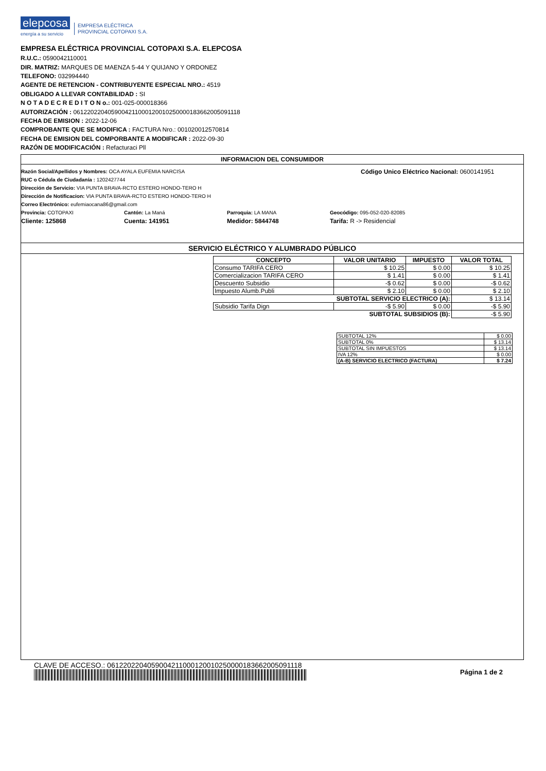elepcosa
energía a su servicio
EMPRESA ELÉCTRICA
PROVINCIAL COTOPAXI S.A.
EMPRESA ELÉCTRICA PROVINCIAL COTOPAXI S.A. ELEPCOSA
R.U.C.: 0590042110001
DIR. MATRIZ: MARQUES DE MAENZA 5-44 Y QUIJANO Y ORDONEZ
TELEFONO: 032994440
AGENTE DE RETENCION - CONTRIBUYENTE ESPECIAL NRO.: 4519
OBLIGADO A LLEVAR CONTABILIDAD : SI
N O T A D E C R E D I T O N o.: 001-025-000018366
AUTORIZACIÓN : 0612202204059004211000120010250000183662005091118
FECHA DE EMISION : 2022-12-06
COMPROBANTE QUE SE MODIFICA : FACTURA Nro.: 001020012570814
FECHA DE EMISION DEL COMPORBANTE A MODIFICAR : 2022-09-30
RAZÓN DE MODIFICACIÓN : Refacturaci Pll
INFORMACION DEL CONSUMIDOR
Código Unico Eléctrico Nacional: 0600141951
Razón Social/Apellidos y Nombres: OCA AYALA EUFEMIA NARCISA
RUC o Cédula de Ciudadanía : 1202427744
Dirección de Servicio: VIA PUNTA BRAVA-RCTO ESTERO HONDO-TERO H
Dirección de Notificacion: VIA PUNTA BRAVA-RCTO ESTERO HONDO-TERO H
Correo Electrónico: eufemiaocana86@gmail.com
Provincia: COTOPAXI Cantón: La Maná Parroquia: LA MANA Geocódigo: 095-052-020-82085
Cliente: 125868 Cuenta: 141951 Medidor: 5844748 Tarifa: R -> Residencial
SERVICIO ELÉCTRICO Y ALUMBRADO PÚBLICO
| CONCEPTO | VALOR UNITARIO | IMPUESTO | VALOR TOTAL |
| --- | --- | --- | --- |
| Consumo TARIFA CERO | $ 10.25 | $ 0.00 | $ 10.25 |
| Comercializacion TARIFA CERO | $ 1.41 | $ 0.00 | $ 1.41 |
| Descuento Subsidio | -$ 0.62 | $ 0.00 | -$ 0.62 |
| Impuesto Alumb.Publi | $ 2.10 | $ 0.00 | $ 2.10 |
| SUBTOTAL SERVICIO ELECTRICO (A): | | | $ 13.14 |
| Subsidio Tarifa Dign | -$ 5.90 | $ 0.00 | -$ 5.90 |
| SUBTOTAL SUBSIDIOS (B): | | | -$ 5.90 |
| SUBTOTAL 12% | $ 0.00 |
| SUBTOTAL 0% | $ 13.14 |
| SUBTOTAL SIN IMPUESTOS | $ 13.14 |
| IVA 12% | $ 0.00 |
| (A-B) SERVICIO ELECTRICO (FACTURA) | $ 7.24 |
CLAVE DE ACCESO.: 0612202204059004211000120010250000183662005091118
Página 1 de 2